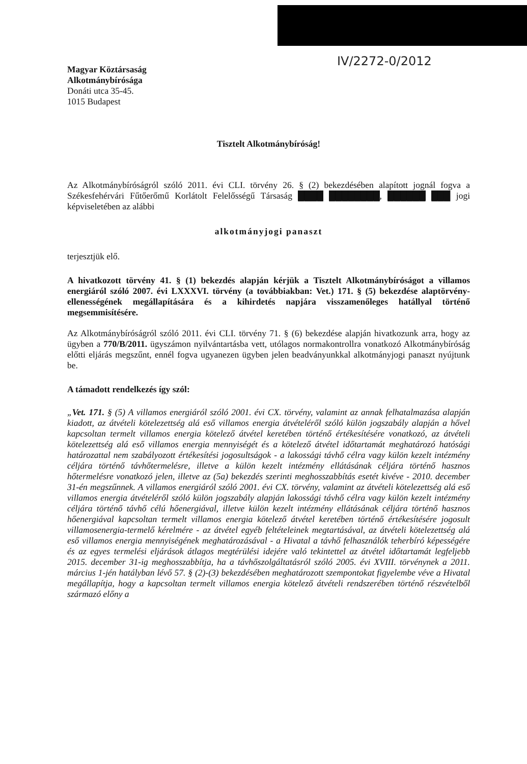IV/2272-0/2012
Magyar Köztársaság
Alkotmánybírósága
Donáti utca 35-45.
1015 Budapest
Tisztelt Alkotmánybíróság!
Az Alkotmánybíróságról szóló 2011. évi CLI. törvény 26. § (2) bekezdésében alapított jognál fogva a Székesfehérvári Fűtőerőmű Korlátolt Felelősségű Társaság ████ ████████, ██████ ███ jogi képviseletében az alábbi
alkotmányjogi panaszt
terjesztjük elő.
A hivatkozott törvény 41. § (1) bekezdés alapján kérjük a Tisztelt Alkotmánybíróságot a villamos energiáról szóló 2007. évi LXXXVI. törvény (a továbbiakban: Vet.) 171. § (5) bekezdése alaptörvény-ellenességének megállapítására és a kihirdetés napjára visszamenőleges hatállyal történő megsemmisítésére.
Az Alkotmánybíróságról szóló 2011. évi CLI. törvény 71. § (6) bekezdése alapján hivatkozunk arra, hogy az ügyben a 770/B/2011. ügyszámon nyilvántartásba vett, utólagos normakontrollra vonatkozó Alkotmánybíróság előtti eljárás megszűnt, ennél fogva ugyanezen ügyben jelen beadványunkkal alkotmányjogi panaszt nyújtunk be.
A támadott rendelkezés így szól:
„Vet. 171. § (5) A villamos energiáról szóló 2001. évi CX. törvény, valamint az annak felhatalmazása alapján kiadott, az átvételi kötelezettség alá eső villamos energia átvételéről szóló külön jogszabály alapján a hővel kapcsoltan termelt villamos energia kötelező átvétel keretében történő értékesítésére vonatkozó, az átvételi kötelezettség alá eső villamos energia mennyiségét és a kötelező átvétel időtartamát meghatározó hatósági határozattal nem szabályozott értékesítési jogosultságok - a lakossági távhő célra vagy külön kezelt intézmény céljára történő távhőtermelésre, illetve a külön kezelt intézmény ellátásának céljára történő hasznos hőtermelésre vonatkozó jelen, illetve az (5a) bekezdés szerinti meghosszabbítás esetét kivéve - 2010. december 31-én megszűnnek. A villamos energiáról szóló 2001. évi CX. törvény, valamint az átvételi kötelezettség alá eső villamos energia átvételéről szóló külön jogszabály alapján lakossági távhő célra vagy külön kezelt intézmény céljára történő távhő célú hőenergiával, illetve külön kezelt intézmény ellátásának céljára történő hasznos hőenergiával kapcsoltan termelt villamos energia kötelező átvétel keretében történő értékesítésére jogosult villamosenergia-termelő kérelmére - az átvétel egyéb feltételeinek megtartásával, az átvételi kötelezettség alá eső villamos energia mennyiségének meghatározásával - a Hivatal a távhő felhasználók teherbíró képességére és az egyes termelési eljárások átlagos megtérülési idejére való tekintettel az átvétel időtartamát legfeljebb 2015. december 31-ig meghosszabbítja, ha a távhőszolgáltatásról szóló 2005. évi XVIII. törvénynek a 2011. március 1-jén hatályban lévő 57. § (2)-(3) bekezdésében meghatározott szempontokat figyelembe véve a Hivatal megállapítja, hogy a kapcsoltan termelt villamos energia kötelező átvételi rendszerében történő részvételből származó előny a